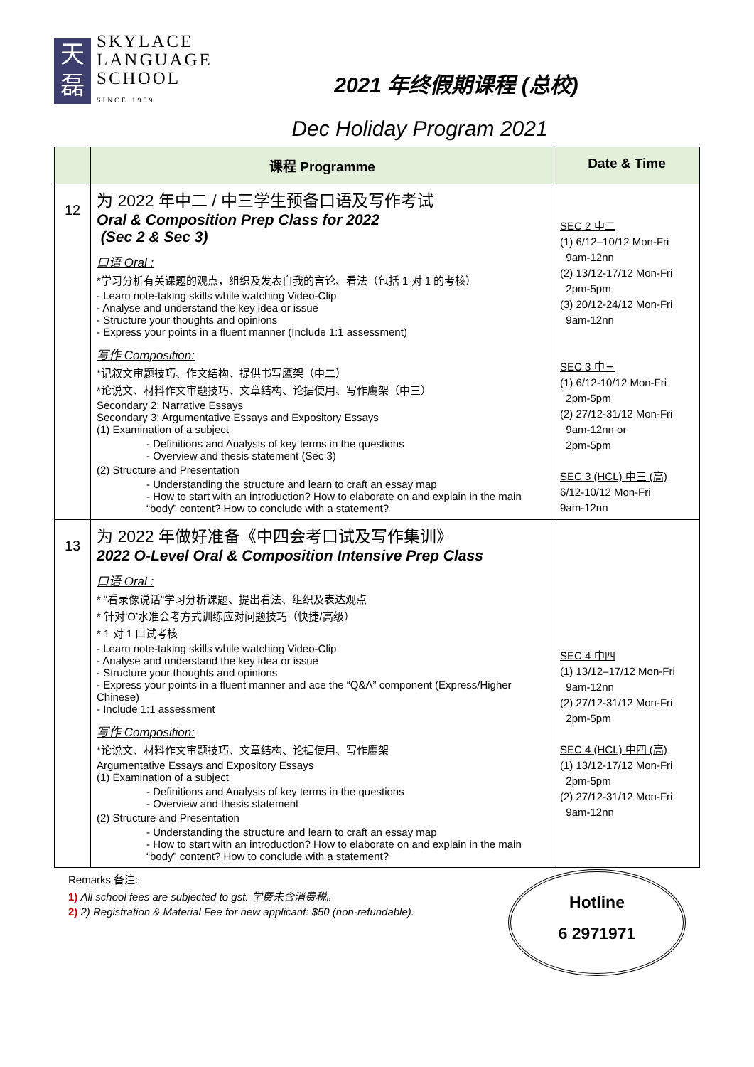天
磊
SKYLACE
LANGUAGE
SCHOOL
SINCE 1989
2021 年终假期课程 (总校)
Dec Holiday Program 2021
| | 课程 Programme | Date & Time |
| --- | --- | --- |
| 12 | 为 2022 年中二 / 中三学生预备口语及写作考试 Oral & Composition Prep Class for 2022 (Sec 2 & Sec 3) 口语 Oral : *学习分析有关课题的观点，组织及发表自我的言论、看法（包括 1 对 1 的考核） - Learn note-taking skills while watching Video-Clip - Analyse and understand the key idea or issue - Structure your thoughts and opinions - Express your points in a fluent manner (Include 1:1 assessment) 写作 Composition: *记叙文审题技巧、作文结构、提供书写鹰架（中二） *论说文、材料作文审题技巧、文章结构、论据使用、写作鹰架（中三） Secondary 2: Narrative Essays Secondary 3: Argumentative Essays and Expository Essays (1) Examination of a subject - Definitions and Analysis of key terms in the questions - Overview and thesis statement (Sec 3) (2) Structure and Presentation - Understanding the structure and learn to craft an essay map - How to start with an introduction? How to elaborate on and explain in the main “body” content? How to conclude with a statement? | SEC 2 中二 (1) 6/12–10/12 Mon-Fri 9am-12nn (2) 13/12-17/12 Mon-Fri 2pm-5pm (3) 20/12-24/12 Mon-Fri 9am-12nn SEC 3 中三 (1) 6/12-10/12 Mon-Fri 2pm-5pm (2) 27/12-31/12 Mon-Fri 9am-12nn or 2pm-5pm SEC 3 (HCL) 中三 (高) 6/12-10/12 Mon-Fri 9am-12nn |
| 13 | 为 2022 年做好准备《中四会考口试及写作集训》 2022 O-Level Oral & Composition Intensive Prep Class 口语 Oral : * “看录像说话”学习分析课题、提出看法、组织及表达观点 * 针对’O’水准会考方式训练应对问题技巧（快捷/高级） * 1 对 1 口试考核 - Learn note-taking skills while watching Video-Clip - Analyse and understand the key idea or issue - Structure your thoughts and opinions - Express your points in a fluent manner and ace the “Q&A” component (Express/Higher Chinese) - Include 1:1 assessment 写作 Composition: *论说文、材料作文审题技巧、文章结构、论据使用、写作鹰架 Argumentative Essays and Expository Essays (1) Examination of a subject - Definitions and Analysis of key terms in the questions - Overview and thesis statement (2) Structure and Presentation - Understanding the structure and learn to craft an essay map - How to start with an introduction? How to elaborate on and explain in the main “body” content? How to conclude with a statement? | SEC 4 中四 (1) 13/12–17/12 Mon-Fri 9am-12nn (2) 27/12-31/12 Mon-Fri 2pm-5pm SEC 4 (HCL) 中四 (高) (1) 13/12-17/12 Mon-Fri 2pm-5pm (2) 27/12-31/12 Mon-Fri 9am-12nn |
Remarks 备注:
1) All school fees are subjected to gst. 学费未含消费税。
2) 2) Registration & Material Fee for new applicant: $50 (non-refundable).
Hotline
6 2971971